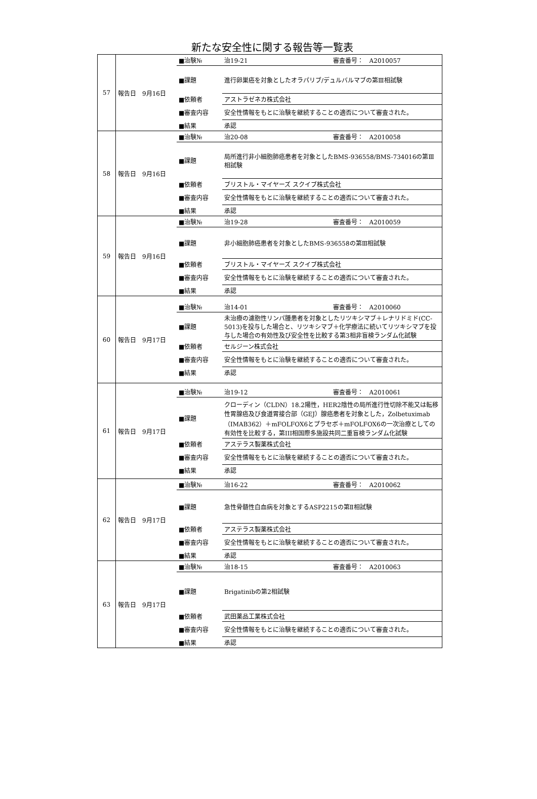新たな安全性に関する報告等一覧表
| 57 | / 報告日 9月16日 / ■治験№ / 治19-21 審査番号： A2010057 / / / ■課題 / 進行卵巣癌を対象としたオラパリブ/デュルバルマブの第Ⅲ相試験 / / / ■依頼者 / アストラゼネカ株式会社 / / / ■審査内容 / 安全性情報をもとに治験を継続することの適否について審査された。 / / / ■結果 / 承認 / |
| 58 | / 報告日 9月16日 / ■治験№ / 治20-08 審査番号： A2010058 / / / ■課題 / 局所進行非小細胞肺癌患者を対象としたBMS-936558/BMS-734016の第Ⅲ相試験 / / / ■依頼者 / ブリストル・マイヤーズ スクイブ株式会社 / / / ■審査内容 / 安全性情報をもとに治験を継続することの適否について審査された。 / / / ■結果 / 承認 / |
| 59 | / 報告日 9月16日 / ■治験№ / 治19-28 審査番号： A2010059 / / / ■課題 / 非小細胞肺癌患者を対象としたBMS-936558の第Ⅲ相試験 / / / ■依頼者 / ブリストル・マイヤーズ スクイブ株式会社 / / / ■審査内容 / 安全性情報をもとに治験を継続することの適否について審査された。 / / / ■結果 / 承認 / |
| 60 | / 報告日 9月17日 / ■治験№ / 治14-01 審査番号： A2010060 / / / ■課題 / 未治療の濾胞性リンパ腫患者を対象としたリツキシマブ＋レナリドミド(CC-5013)を投与した場合と、リツキシマブ＋化学療法に続いてリツキシマブを投与した場合の有効性及び安全性を比較する第3相非盲検ランダム化試験 / / / ■依頼者 / セルジーン株式会社 / / / ■審査内容 / 安全性情報をもとに治験を継続することの適否について審査された。 / / / ■結果 / 承認 / |
| 61 | / 報告日 9月17日 / ■治験№ / 治19-12 審査番号： A2010061 / / / ■課題 / クローディン（CLDN）18.2陽性，HER2陰性の局所進行性切除不能又は転移性胃腺癌及び食道胃接合部（GEJ）腺癌患者を対象とした，Zolbetuximab（IMAB362）＋mFOLFOX6とプラセボ＋mFOLFOX6の一次治療としての有効性を比較する，第III相国際多施設共同二重盲検ランダム化試験 / / / ■依頼者 / アステラス製薬株式会社 / / / ■審査内容 / 安全性情報をもとに治験を継続することの適否について審査された。 / / / ■結果 / 承認 / |
| 62 | / 報告日 9月17日 / ■治験№ / 治16-22 審査番号： A2010062 / / / ■課題 / 急性骨髄性白血病を対象とするASP2215の第Ⅱ相試験 / / / ■依頼者 / アステラス製薬株式会社 / / / ■審査内容 / 安全性情報をもとに治験を継続することの適否について審査された。 / / / ■結果 / 承認 / |
| 63 | / 報告日 9月17日 / ■治験№ / 治18-15 審査番号： A2010063 / / / ■課題 / Brigatinibの第2相試験 / / / ■依頼者 / 武田薬品工業株式会社 / / / ■審査内容 / 安全性情報をもとに治験を継続することの適否について審査された。 / / / ■結果 / 承認 / |